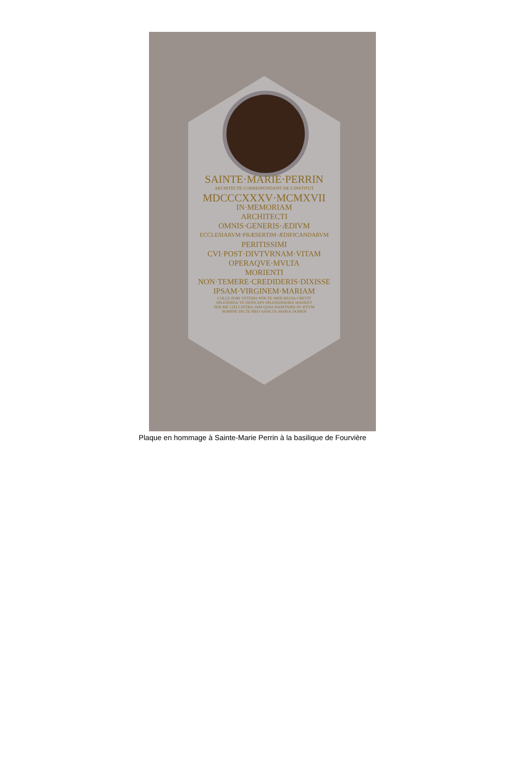SAINTE·MARIE·PERRIN
ARCHITECTE·CORRESPONDANT·DE·L'INSTITUT
MDCCCXXXV·MCMXVII
IN·MEMORIAM
ARCHITECTI
OMNIS·GENERIS·ÆDIVM
ECCLESIARVM·PRÆSERTIM·ÆDIFICANDARVM
PERITISSIMI
CVI·POST·DIVTVRNAM·VITAM
OPERAQVE·MVLTA
MORIENTI
NON·TEMERE·CREDIDERIS·DIXISSE
IPSAM·VIRGINEM·MARIAM
COLLE·FORI·VETERIS·PER·TE·MIHI·REGIA·CREVIT
SPLENDIDA·TE·DEINCEPS·SPLENDIDIORA·MANENT
PER·ME·CŒLI·INTRA·JAM·QVAS·HABITABIS·IN·ÆTVM
NOMINE·DICTE·MEO·SANCTA·MARIA·DOMOS
Plaque en hommage à Sainte-Marie Perrin à la basilique de Fourvière